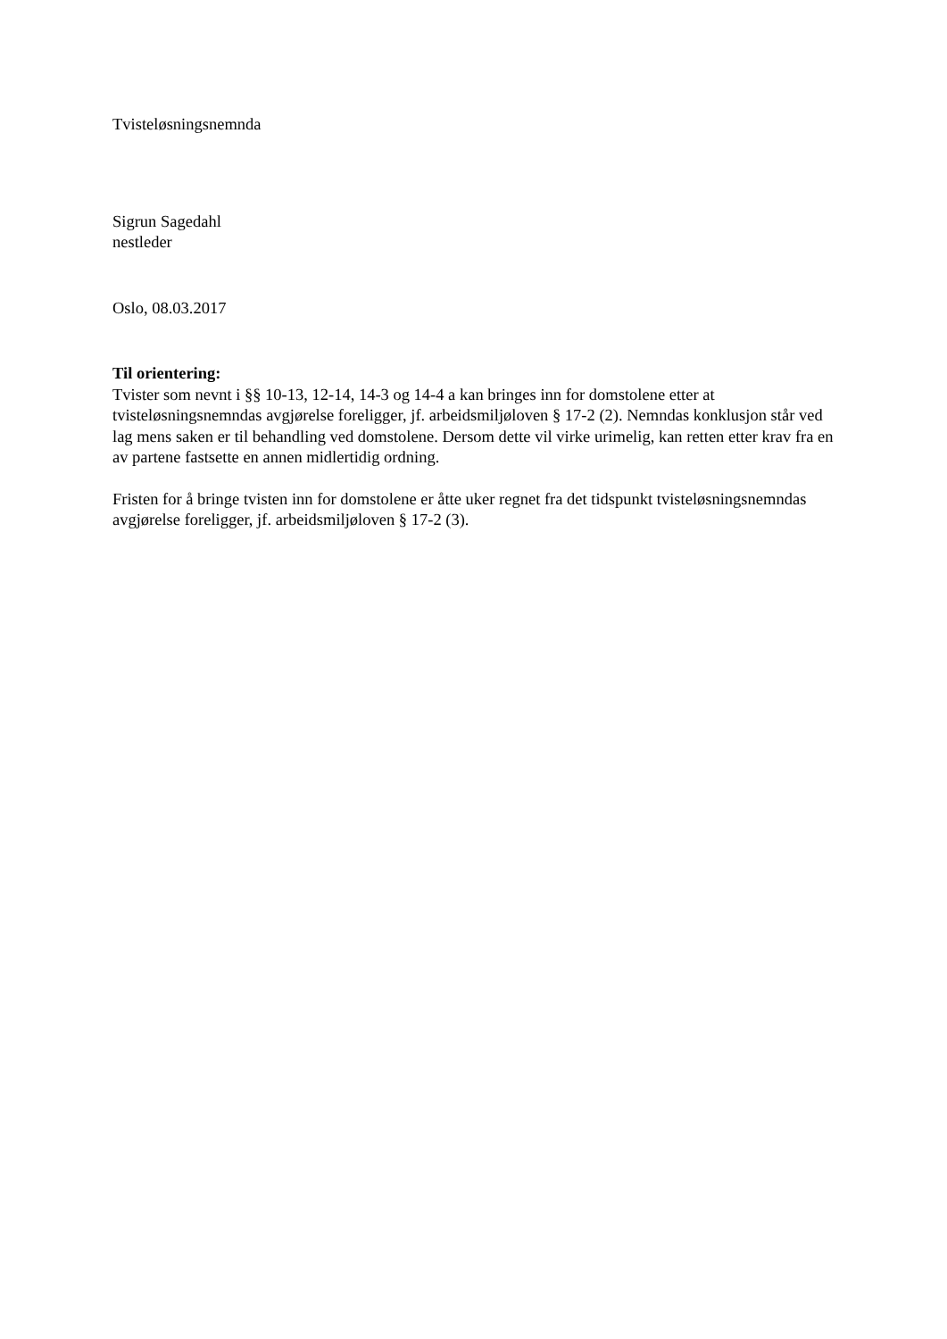Tvisteløsningsnemnda
Sigrun Sagedahl
nestleder
Oslo, 08.03.2017
Til orientering:
Tvister som nevnt i §§ 10-13, 12-14, 14-3 og 14-4 a kan bringes inn for domstolene etter at tvisteløsningsnemndas avgjørelse foreligger, jf. arbeidsmiljøloven § 17-2 (2). Nemndas konklusjon står ved lag mens saken er til behandling ved domstolene. Dersom dette vil virke urimelig, kan retten etter krav fra en av partene fastsette en annen midlertidig ordning.
Fristen for å bringe tvisten inn for domstolene er åtte uker regnet fra det tidspunkt tvisteløsningsnemndas avgjørelse foreligger, jf. arbeidsmiljøloven § 17-2 (3).